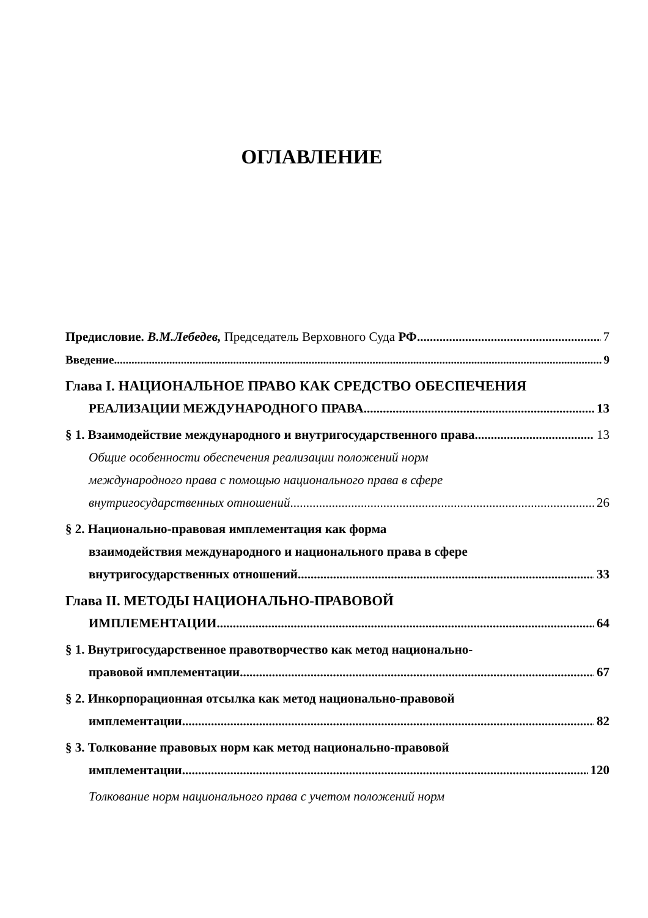ОГЛАВЛЕНИЕ
Предисловие. В.М.Лебедев, Председатель Верховного Суда РФ 7
Введение 9
Глава I. НАЦИОНАЛЬНОЕ ПРАВО КАК СРЕДСТВО ОБЕСПЕЧЕНИЯ
РЕАЛИЗАЦИИ МЕЖДУНАРОДНОГО ПРАВА 13
§ 1. Взаимодействие международного и внутригосударственного права 13
Общие особенности обеспечения реализации положений норм
международного права с помощью национального права в сфере
внутригосударственных отношений 26
§ 2. Национально-правовая имплементация как форма
взаимодействия международного и национального права в сфере
внутригосударственных отношений 33
Глава II. МЕТОДЫ НАЦИОНАЛЬНО-ПРАВОВОЙ
ИМПЛЕМЕНТАЦИИ 64
§ 1. Внутригосударственное правотворчество как метод национально-
правовой имплементации 67
§ 2. Инкорпорационная отсылка как метод национально-правовой
имплементации 82
§ 3. Толкование правовых норм как метод национально-правовой
имплементации 120
Толкование норм национального права с учетом положений норм